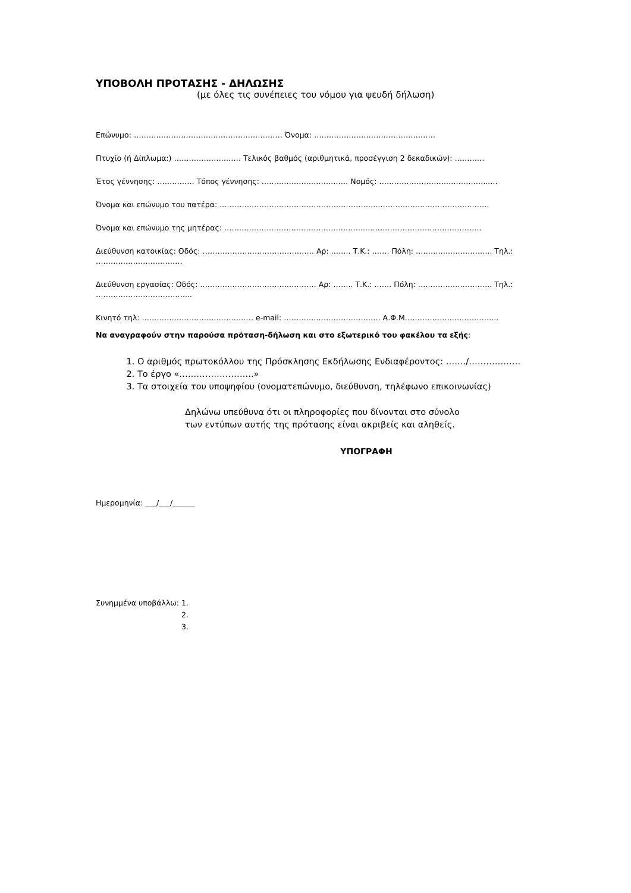ΥΠΟΒΟΛΗ ΠΡΟΤΑΣΗΣ - ΔΗΛΩΣΗΣ
(με όλες τις συνέπειες του νόμου για ψευδή δήλωση)
Επώνυμο: …………………………………………………… Όνομα: ……………………….…………………
Πτυχίο (ή Δίπλωμα:) ……………………… Τελικός βαθμός (αριθμητικά, προσέγγιση 2 δεκαδικών): …………
Έτος γέννησης: …………… Τόπος γέννησης: ……………….……….…… Νομός: ……………………….……………..…
Όνομα και επώνυμο του πατέρα: ………………………………………………………..………………………………..……
Όνομα και επώνυμο της μητέρας: ………………………………………………..…………………………………………
Διεύθυνση κατοικίας: Οδός: ……………………………………… Αρ: …….. Τ.Κ.: ……. Πόλη: …………..…………….. Τηλ.: …………………….……….
Διεύθυνση εργασίας: Οδός: ……………………………..………… Αρ: …….. Τ.Κ.: ……. Πόλη: ………….…………….. Τηλ.: ………………………………...
Κινητό τηλ: ……………………………………… e-mail: ………………………………… Α.Φ.Μ………………..……………...
Να αναγραφούν στην παρούσα πρόταση-δήλωση και στο εξωτερικό του φακέλου τα εξής:
1. Ο αριθμός πρωτοκόλλου της Πρόσκλησης Εκδήλωσης Ενδιαφέροντος: ……./………………
2. Το έργο «……………………..»
3. Τα στοιχεία του υποψηφίου (ονοματεπώνυμο, διεύθυνση, τηλέφωνο επικοινωνίας)
Δηλώνω υπεύθυνα ότι οι πληροφορίες που δίνονται στο σύνολο
των εντύπων αυτής της πρότασης είναι ακριβείς και αληθείς.
ΥΠΟΓΡΑΦΗ
Ημερομηνία: ___/___/______
Συνημμένα υποβάλλω: 1.
2.
3.